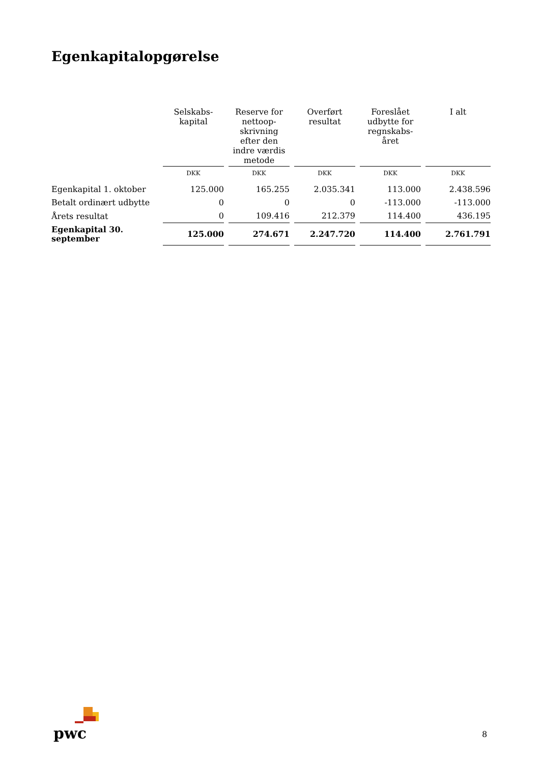Egenkapitalopgørelse
| | Selskabs- kapital | Reserve for nettoop- skrivning efter den indre værdis metode | Overført resultat | Foreslået udbytte for regnskabs- året | I alt |
| --- | --- | --- | --- | --- | --- |
| | DKK | DKK | DKK | DKK | DKK |
| Egenkapital 1. oktober | 125.000 | 165.255 | 2.035.341 | 113.000 | 2.438.596 |
| Betalt ordinært udbytte | 0 | 0 | 0 | -113.000 | -113.000 |
| Årets resultat | 0 | 109.416 | 212.379 | 114.400 | 436.195 |
| Egenkapital 30. september | 125.000 | 274.671 | 2.247.720 | 114.400 | 2.761.791 |
pwc 8